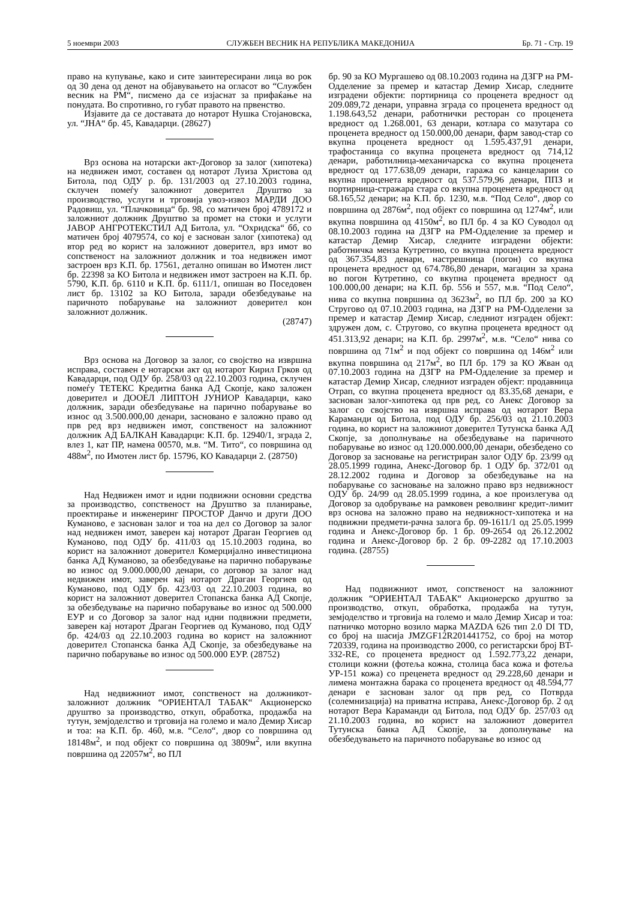5 ноември 2003 СЛУЖБЕН ВЕСНИК НА РЕПУБЛИКА МАКЕДОНИЈА Бр. 71 - Стр. 19
право на купување, како и сите заинтересирани лица во рок од 30 дена од денот на објавувањето на огласот во “Службен весник на РМ“, писмено да се изјаснат за прифаќање на понудата. Во спротивно, го губат правото на првенство.
Изјавите да се доставата до нотарот Нушка Стојановска, ул. “ЈНА“ бр. 45, Кавадарци. (28627)
Врз основа на нотарски акт-Договор за залог (хипотека) на недвижен имот, составен од нотарот Луиза Христова од Битола, под ОДУ р. бр. 131/2003 од 27.10.2003 година, склучен помеѓу заложниот доверител Друштво за производство, услуги и трговија увоз-извоз МАРДИ ДОО Радовиш, ул. “Плачковица“ бр. 98, со матичен број 4789172 и заложниот должник Друштво за промет на стоки и услуги ЈАВОР АНГРОТЕКСТИЛ АД Битола, ул. “Охридска“ бб, со матичен број 4079574, со кој е заснован залог (хипотека) од втор ред во корист на заложниот доверител, врз имот во сопственост на заложниот должник и тоа недвижен имот застроен врз К.П. бр. 17561, детално опишан во Имотен лист бр. 22398 за КО Битола и недвижен имот застроен на К.П. бр. 5790, К.П. бр. 6110 и К.П. бр. 6111/1, опишан во Поседовен лист бр. 13102 за КО Битола, заради обезбедување на паричното побарување на заложниот доверител кон заложниот должник.
(28747)
Врз основа на Договор за залог, со својство на извршна исправа, составен е нотарски акт од нотарот Кирил Грков од Кавадарци, под ОДУ бр. 258/03 од 22.10.2003 година, склучен помеѓу ТЕТЕКС Кредитна банка АД Скопје, како заложен доверител и ДООЕЛ ЛИПТОН ЈУНИОР Кавадарци, како должник, заради обезбедување на парично побарување во износ од 3.500.000,00 денари, засновано е заложно право од прв ред врз недвижен имот, сопственост на заложниот должник АД БАЛКАН Кавадарци: К.П. бр. 12940/1, зграда 2, влез 1, кат ПР, намена 00570, м.в. “М. Тито“, со површина од 488м<sup>2</sup>, по Имотен лист бр. 15796, КО Кавадарци 2. (28750)
Над Недвижен имот и идни подвижни основни средства за производство, сопственост на Друштво за планирање, проектирање и инженеринг ПРОСТОР Данчо и други ДОО Куманово, е заснован залог и тоа на дел со Договор за залог над недвижен имот, заверен кај нотарот Драган Георгиев од Куманово, под ОДУ бр. 411/03 од 15.10.2003 година, во корист на заложниот доверител Комерцијално инвестициона банка АД Куманово, за обезбедување на парично побарување во износ од 9.000.000,00 денари, со договор за залог над недвижен имот, заверен кај нотарот Драган Георгиев од Куманово, под ОДУ бр. 423/03 од 22.10.2003 година, во корист на заложниот доверител Стопанска банка АД Скопје, за обезбедување на парично побарување во износ од 500.000 ЕУР и со Договор за залог над идни подвижни предмети, заверен кај нотарот Драган Георгиев од Куманово, под ОДУ бр. 424/03 од 22.10.2003 година во корист на заложниот доверител Стопанска банка АД Скопје, за обезбедување на парично побарување во износ од 500.000 ЕУР. (28752)
Над недвижниот имот, сопственост на должникот-заложниот должник “ОРИЕНТАЛ ТАБАК“ Акционерско друштво за производство, откуп, обработка, продажба на тутун, земјоделство и трговија на големо и мало Демир Хисар и тоа: на К.П. бр. 460, м.в. “Село“, двор со површина од 18148м<sup>2</sup>, и под објект со површина од 3809м<sup>2</sup>, или вкупна површина од 22057м<sup>2</sup>, во ПЛ
бр. 90 за КО Мургашево од 08.10.2003 година на ДЗГР на РМ-Одделение за премер и катастар Демир Хисар, следните изградени објекти: портирница со проценета вредност од 209.089,72 денари, управна зграда со проценета вредност од 1.198.643,52 денари, работнички ресторан со проценета вредност од 1.268.001, 63 денари, котлара со мазутара со проценета вредност од 150.000,00 денари, фарм завод-стар со вкупна проценета вредност од 1.595.437,91 денари, трафостаница со вкупна проценета вредност од 714,12 денари, работилница-механичарска со вкупна проценета вредност од 177.638,09 денари, гаража со канцеларии со вкупна проценета вредност од 537.579,96 денари, ППЗ и портирница-стражара стара со вкупна проценета вредност од 68.165,52 денари; на К.П. бр. 1230, м.в. “Под Село“, двор со површина од 2876м<sup>2</sup>, под објект со површина од 1274м<sup>2</sup>, или вкупна површина од 4150м<sup>2</sup>, во ПЛ бр. 4 за КО Суводол од 08.10.2003 година на ДЗГР на РМ-Одделение за премер и катастар Демир Хисар, следните изградени објекти: работничка менза Кутретино, со вкупна проценета вредност од 367.354,83 денари, настрешница (погон) со вкупна проценета вредност од 674.786,80 денари, магацин за храна во погон Кутретино, со вкупна проценета вредност од 100.000,00 денари; на К.П. бр. 556 и 557, м.в. “Под Село“, нива со вкупна површина од 3623м<sup>2</sup>, во ПЛ бр. 200 за КО Стругово од 07.10.2003 година, на ДЗГР на РМ-Одделени за премер и катастар Демир Хисар, следниот изграден објект: здружен дом, с. Стругово, со вкупна проценета вредност од 451.313,92 денари; на К.П. бр. 2997м<sup>2</sup>, м.в. “Село“ нива со површина од 71м<sup>2</sup> и под објект со површина од 146м<sup>2</sup> или вкупна површина од 217м<sup>2</sup>, во ПЛ бр. 179 за КО Жван од 07.10.2003 година на ДЗГР на РМ-Одделение за премер и катастар Демир Хисар, следниот изграден објект: продавница Отрап, со вкупна проценета вредност од 83.35,68 денари, е заснован залог-хипотека од прв ред, со Анекс Договор за залог со својство на извршна исправа од нотарот Вера Караманди од Битола, под ОДУ бр. 256/03 од 21.10.2003 година, во корист на заложниот доверител Тутунска банка АД Скопје, за дополнување на обезбедување на паричното побарување во износ од 120.000.000,00 денари, обезбедено со Договор за засновање на регистриран залог ОДУ бр. 23/99 од 28.05.1999 година, Анекс-Договор бр. 1 ОДУ бр. 372/01 од 28.12.2002 година и Договор за обезбедување на на побарување со засновање на заложно право врз недвижност ОДУ бр. 24/99 од 28.05.1999 година, а кое произлегува од Договор за одобрување на рамковен револвинг кредит-лимит врз основа на заложно право на недвижност-хипотека и на подвижни предмети-рачна залога бр. 09-1611/1 од 25.05.1999 година и Анекс-Договор бр. 1 бр. 09-2654 од 26.12.2002 година и Анекс-Договор бр. 2 бр. 09-2282 од 17.10.2003 година. (28755)
Над подвижниот имот, сопственост на заложниот должник “ОРИЕНТАЛ ТАБАК“ Акционерско друштво за производство, откуп, обработка, продажба на тутун, земјоделство и трговија на големо и мало Демир Хисар и тоа: патничко моторно возило марка MAZDA 626 тип 2.0 DI TD, со број на шасија JMZGF12R201441752, со број на мотор 720339, година на производство 2000, со регистарски број BT-332-RE, со проценета вредност од 1.592.773,22 денари, столици кожни (фотеља кожна, столица баса кожа и фотеља УР-151 кожа) со преценета вредност од 29.228,60 денари и лимена монтажна барака со проценета вредност од 48.594,77 денари е заснован залог од прв ред, со Потврда (солемнизација) на приватна исправа, Анекс-Договор бр. 2 од нотарот Вера Караманди од Битола, под ОДУ бр. 257/03 од 21.10.2003 година, во корист на заложниот доверител Тутунска банка АД Скопје, за дополнување на обезбедувањето на паричното побарување во износ од